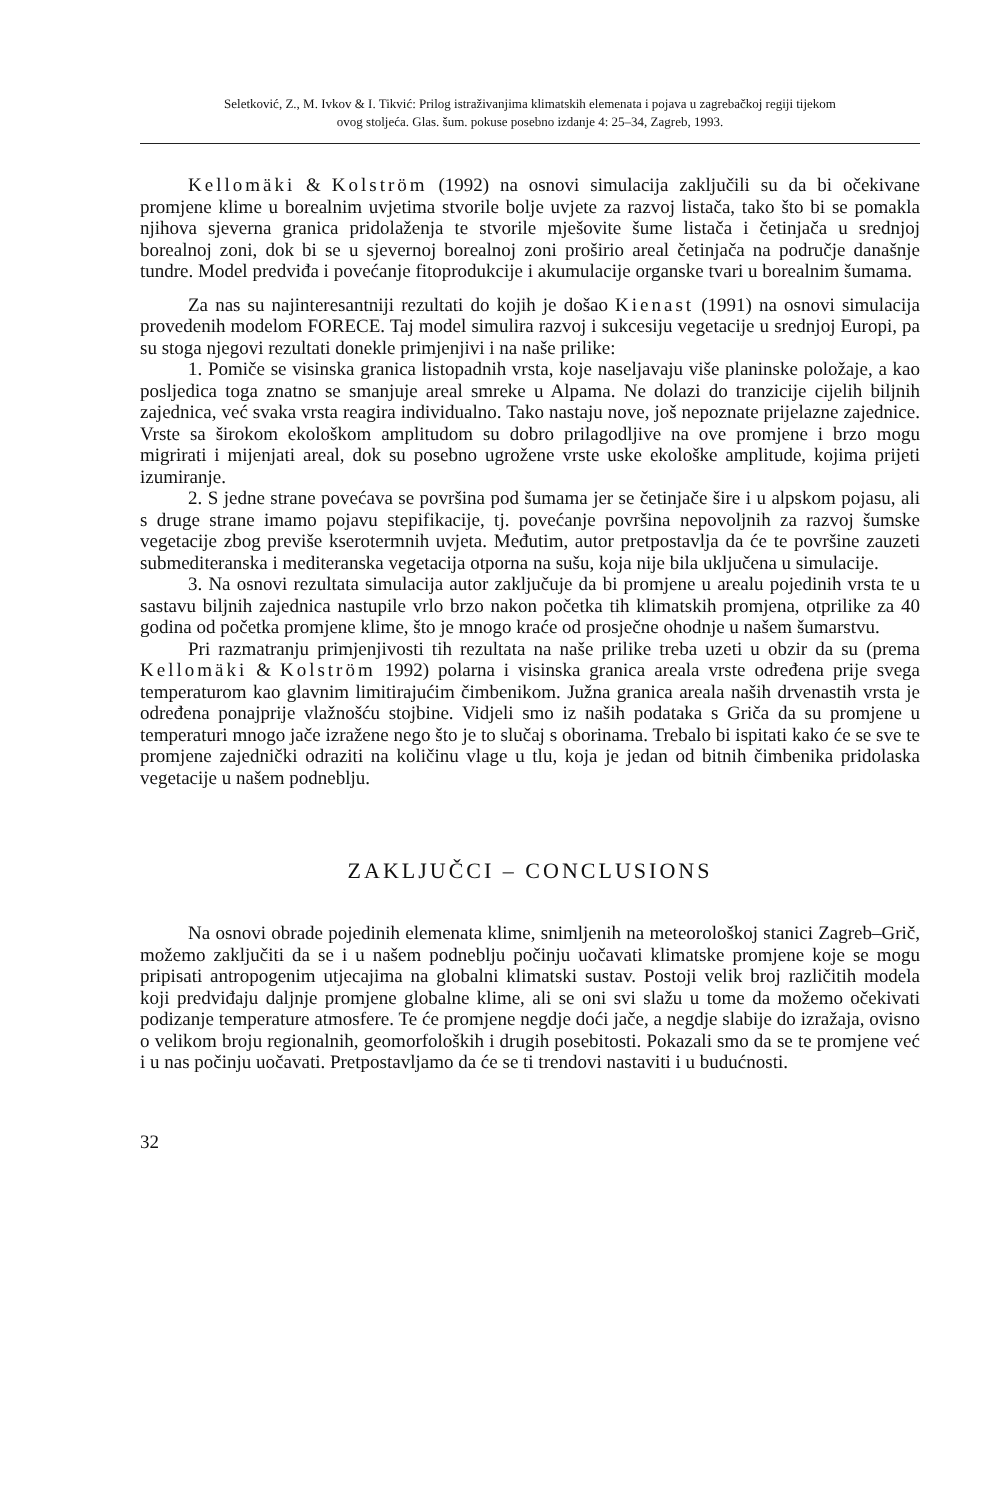Seletković, Z., M. Ivkov & I. Tikvić: Prilog istraživanjima klimatskih elemenata i pojava u zagrebačkoj regiji tijekom
ovog stoljeća. Glas. šum. pokuse posebno izdanje 4: 25–34, Zagreb, 1993.
Kellomäki & Kolström (1992) na osnovi simulacija zaključili su da bi očekivane promjene klime u borealnim uvjetima stvorile bolje uvjete za razvoj listača, tako što bi se pomakla njihova sjeverna granica pridolaženja te stvorile mješovite šume listača i četinjača u srednjoj borealnoj zoni, dok bi se u sjevernoj borealnoj zoni proširio areal četinjača na područje današnje tundre. Model predviđa i povećanje fitoprodukcije i akumulacije organske tvari u borealnim šumama.
Za nas su najinteresantniji rezultati do kojih je došao Kienast (1991) na osnovi simulacija provedenih modelom FORECE. Taj model simulira razvoj i sukcesiju vegetacije u srednjoj Europi, pa su stoga njegovi rezultati donekle primjenjivi i na naše prilike:
1. Pomiče se visinska granica listopadnih vrsta, koje naseljavaju više planinske položaje, a kao posljedica toga znatno se smanjuje areal smreke u Alpama. Ne dolazi do tranzicije cijelih biljnih zajednica, već svaka vrsta reagira individualno. Tako nastaju nove, još nepoznate prijelazne zajednice. Vrste sa širokom ekološkom amplitudom su dobro prilagodljive na ove promjene i brzo mogu migrirati i mijenjati areal, dok su posebno ugrožene vrste uske ekološke amplitude, kojima prijeti izumiranje.
2. S jedne strane povećava se površina pod šumama jer se četinjače šire i u alpskom pojasu, ali s druge strane imamo pojavu stepifikacije, tj. povećanje površina nepovoljnih za razvoj šumske vegetacije zbog previše kserotermnih uvjeta. Međutim, autor pretpostavlja da će te površine zauzeti submediteranska i mediteranska vegetacija otporna na sušu, koja nije bila uključena u simulacije.
3. Na osnovi rezultata simulacija autor zaključuje da bi promjene u arealu pojedinih vrsta te u sastavu biljnih zajednica nastupile vrlo brzo nakon početka tih klimatskih promjena, otprilike za 40 godina od početka promjene klime, što je mnogo kraće od prosječne ohodnje u našem šumarstvu.
Pri razmatranju primjenjivosti tih rezultata na naše prilike treba uzeti u obzir da su (prema Kellomäki & Kolström 1992) polarna i visinska granica areala vrste određena prije svega temperaturom kao glavnim limitirajućim čimbenikom. Južna granica areala naših drvenastih vrsta je određena ponajprije vlažnošću stojbine. Vidjeli smo iz naših podataka s Griča da su promjene u temperaturi mnogo jače izražene nego što je to slučaj s oborinama. Trebalo bi ispitati kako će se sve te promjene zajednički odraziti na količinu vlage u tlu, koja je jedan od bitnih čimbenika pridolaska vegetacije u našem podneblju.
ZAKLJUČCI – CONCLUSIONS
Na osnovi obrade pojedinih elemenata klime, snimljenih na meteorološkoj stanici Zagreb–Grič, možemo zaključiti da se i u našem podneblju počinju uočavati klimatske promjene koje se mogu pripisati antropogenim utjecajima na globalni klimatski sustav. Postoji velik broj različitih modela koji predviđaju daljnje promjene globalne klime, ali se oni svi slažu u tome da možemo očekivati podizanje temperature atmosfere. Te će promjene negdje doći jače, a negdje slabije do izražaja, ovisno o velikom broju regionalnih, geomorfoloških i drugih posebitosti. Pokazali smo da se te promjene već i u nas počinju uočavati. Pretpostavljamo da će se ti trendovi nastaviti i u budućnosti.
32